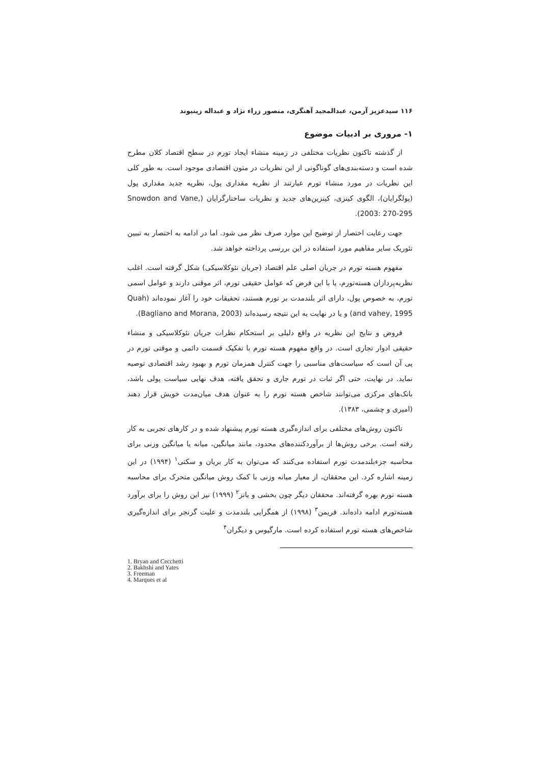۱۱۶ سیدعزیز آرمن، عبدالمجید آهنگری، منصور زراء نژاد و عبداله زینیوند
۱- مروری بر ادبیات موضوع
از گذشته تاکنون نظریات مختلفی در زمینه منشاء ایجاد تورم در سطح اقتصاد کلان مطرح شده است و دسته‌بندی‌های گوناگونی از این نظریات در متون اقتصادی موجود است. به طور کلی این نظریات در مورد منشاء تورم عبارتند از نظریه مقداری پول، نظریه جدید مقداری پول (پولگرایان)، الگوی کینزی، کینزین‌های جدید و نظریات ساختارگرایان (Snowdon and Vane, 2003: 270-295).
جهت رعایت اختصار از توضیح این موارد صرف نظر می شود. اما در ادامه به اختصار به تبیین تئوریک سایر مفاهیم مورد استفاده در این بررسی پرداخته خواهد شد.
مفهوم هسته تورم در جریان اصلی علم اقتصاد (جریان نئوکلاسیکی) شکل گرفته است. اغلب نظریه‌پردازان هسته‌تورم، یا با این فرض که عوامل حقیقی تورم، اثر موقتی دارند و عوامل اسمی تورم، به خصوص پول، دارای اثر بلندمدت بر تورم هستند، تحقیقات خود را آغاز نموده‌اند (Quah and vahey, 1995) و یا در نهایت به این نتیجه رسیده‌اند (Bagliano and Morana, 2003).
فروض و نتایج این نظریه در واقع دلیلی بر استحکام نظرات جریان نئوکلاسیکی و منشاء حقیقی ادوار تجاری است. در واقع مفهوم هسته تورم با تفکیک قسمت دائمی و موقتی تورم در پی آن است که سیاست‌های مناسبی را جهت کنترل همزمان تورم و بهبود رشد اقتصادی توصیه نماید. در نهایت، حتی اگر ثبات در تورم جاری و تحقق یافته، هدف نهایی سیاست پولی باشد، بانک‌های مرکزی می‌توانند شاخص هسته تورم را به عنوان هدف میان‌مدت خویش قرار دهند (امیری و چشمی، ۱۳۸۳).
تاکنون روش‌های مختلفی برای اندازه‌گیری هسته تورم پیشنهاد شده و در کارهای تجربی به کار رفته است. برخی روش‌ها از برآوردکننده‌های محدود، مانند میانگین، میانه یا میانگین وزنی برای محاسبه جزءبلندمدت تورم استفاده می‌کنند که می‌توان به کار بریان و سکتی<sup>۱</sup> (۱۹۹۴) در این زمینه اشاره کرد. این محققان، از معیار میانه وزنی با کمک روش میانگین متحرک برای محاسبه هسته تورم بهره گرفته‌اند. محققان دیگر چون بخشی و یاتز<sup>۲</sup> (۱۹۹۹) نیز این روش را برای برآورد هسته‌تورم ادامه داده‌اند. فریمن<sup>۳</sup> (۱۹۹۸) از همگرایی بلندمدت و علیت گرنجر برای اندازه‌گیری شاخص‌های هسته تورم استفاده کرده است. مارگیوس و دیگران<sup>۴</sup>
1. Bryan and Cecchetti
2. Bakhshi and Yates
3. Freeman
4. Marques et al